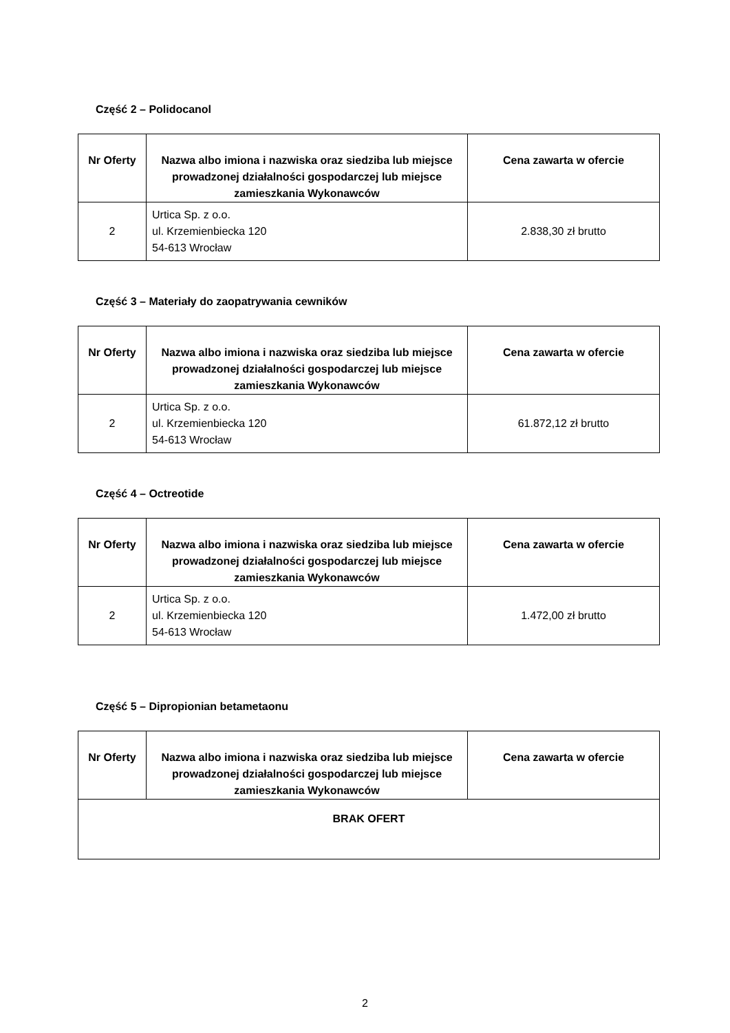Część 2 – Polidocanol
| Nr Oferty | Nazwa albo imiona i nazwiska oraz siedziba lub miejsce prowadzonej działalności gospodarczej lub miejsce zamieszkania Wykonawców | Cena zawarta w ofercie |
| --- | --- | --- |
| 2 | Urtica Sp. z o.o. ul. Krzemienbiecka 120 54-613 Wrocław | 2.838,30 zł brutto |
Część 3 – Materiały do zaopatrywania cewników
| Nr Oferty | Nazwa albo imiona i nazwiska oraz siedziba lub miejsce prowadzonej działalności gospodarczej lub miejsce zamieszkania Wykonawców | Cena zawarta w ofercie |
| --- | --- | --- |
| 2 | Urtica Sp. z o.o. ul. Krzemienbiecka 120 54-613 Wrocław | 61.872,12 zł brutto |
Część 4 – Octreotide
| Nr Oferty | Nazwa albo imiona i nazwiska oraz siedziba lub miejsce prowadzonej działalności gospodarczej lub miejsce zamieszkania Wykonawców | Cena zawarta w ofercie |
| --- | --- | --- |
| 2 | Urtica Sp. z o.o. ul. Krzemienbiecka 120 54-613 Wrocław | 1.472,00 zł brutto |
Część 5 – Dipropionian betametaonu
| Nr Oferty | Nazwa albo imiona i nazwiska oraz siedziba lub miejsce prowadzonej działalności gospodarczej lub miejsce zamieszkania Wykonawców | Cena zawarta w ofercie |
| --- | --- | --- |
| BRAK OFERT | | |
2